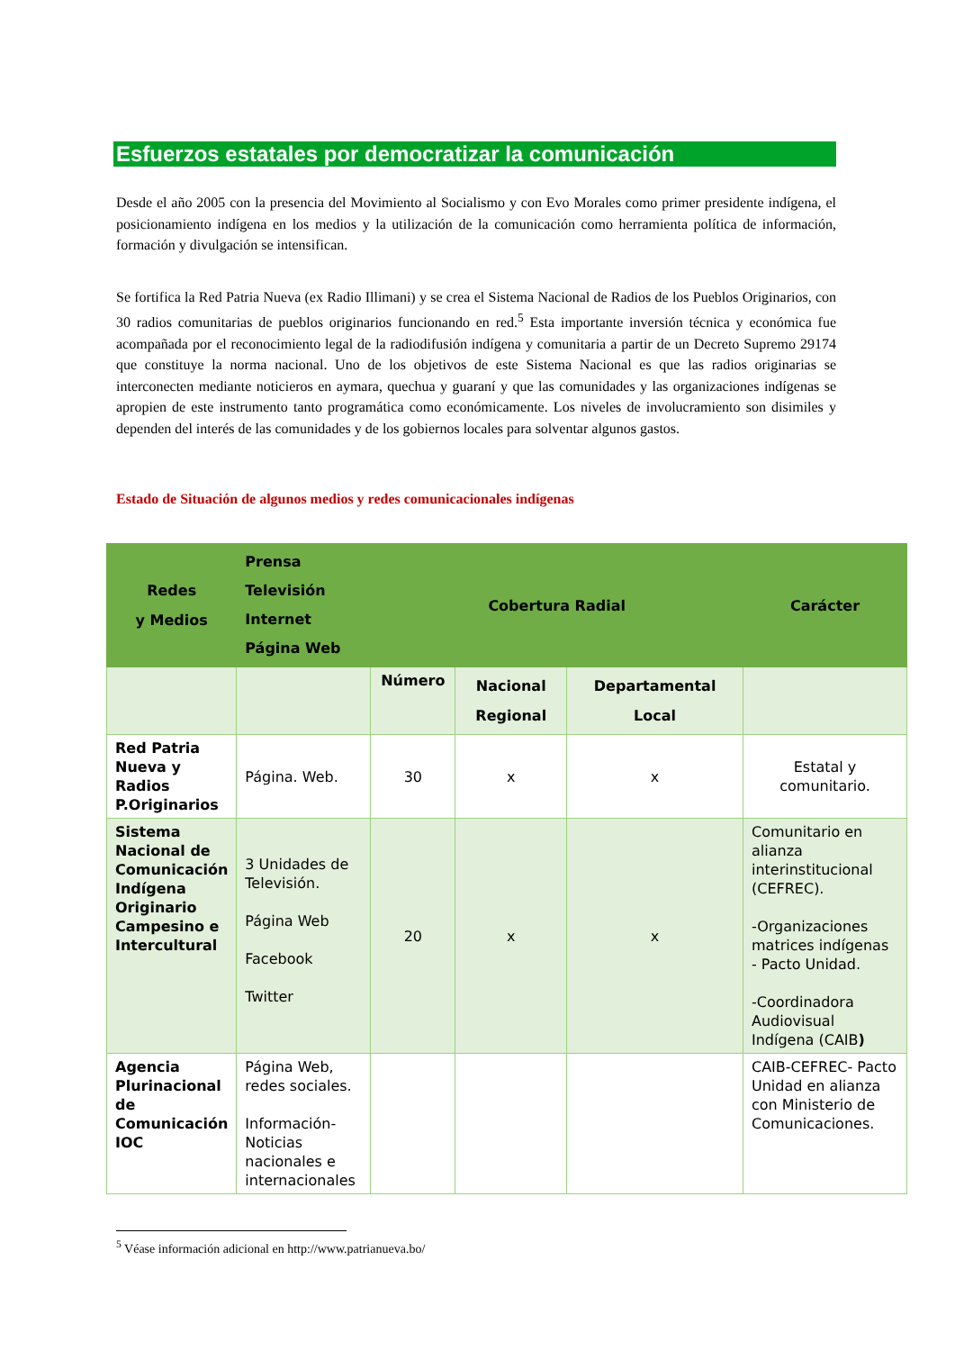Esfuerzos estatales por democratizar la comunicación
Desde el año 2005 con la presencia del Movimiento al Socialismo y con Evo Morales como primer presidente indígena, el posicionamiento indígena en los medios y la utilización de la comunicación como herramienta política de información, formación y divulgación se intensifican.
Se fortifica la Red Patria Nueva (ex Radio Illimani) y se crea el Sistema Nacional de Radios de los Pueblos Originarios, con 30 radios comunitarias de pueblos originarios funcionando en red.<sup>5</sup> Esta importante inversión técnica y económica fue acompañada por el reconocimiento legal de la radiodifusión indígena y comunitaria a partir de un Decreto Supremo 29174 que constituye la norma nacional. Uno de los objetivos de este Sistema Nacional es que las radios originarias se interconecten mediante noticieros en aymara, quechua y guaraní y que las comunidades y las organizaciones indígenas se apropien de este instrumento tanto programática como económicamente. Los niveles de involucramiento son disimiles y dependen del interés de las comunidades y de los gobiernos locales para solventar algunos gastos.
Estado de Situación de algunos medios y redes comunicacionales indígenas
| Redes y Medios | Prensa Televisión Internet Página Web | Cobertura Radial | | | Carácter |
| --- | --- | --- | --- | --- | --- |
| | | Número | Nacional Regional | Departamental Local | |
| Red Patria Nueva y Radios P.Originarios | Página. Web. | 30 | x | x | Estatal y comunitario. |
| Sistema Nacional de Comunicación Indígena Originario Campesino e Intercultural | 3 Unidades de Televisión. Página Web Facebook Twitter | 20 | x | x | Comunitario en alianza interinstitucional (CEFREC). -Organizaciones matrices indígenas - Pacto Unidad. -Coordinadora Audiovisual Indígena (CAIB ) |
| Agencia Plurinacional de Comunicación IOC | Página Web, redes sociales. Información-Noticias nacionales e internacionales | | | | CAIB-CEFREC- Pacto Unidad en alianza con Ministerio de Comunicaciones. |
<sup>5</sup> Véase información adicional en http://www.patrianueva.bo/